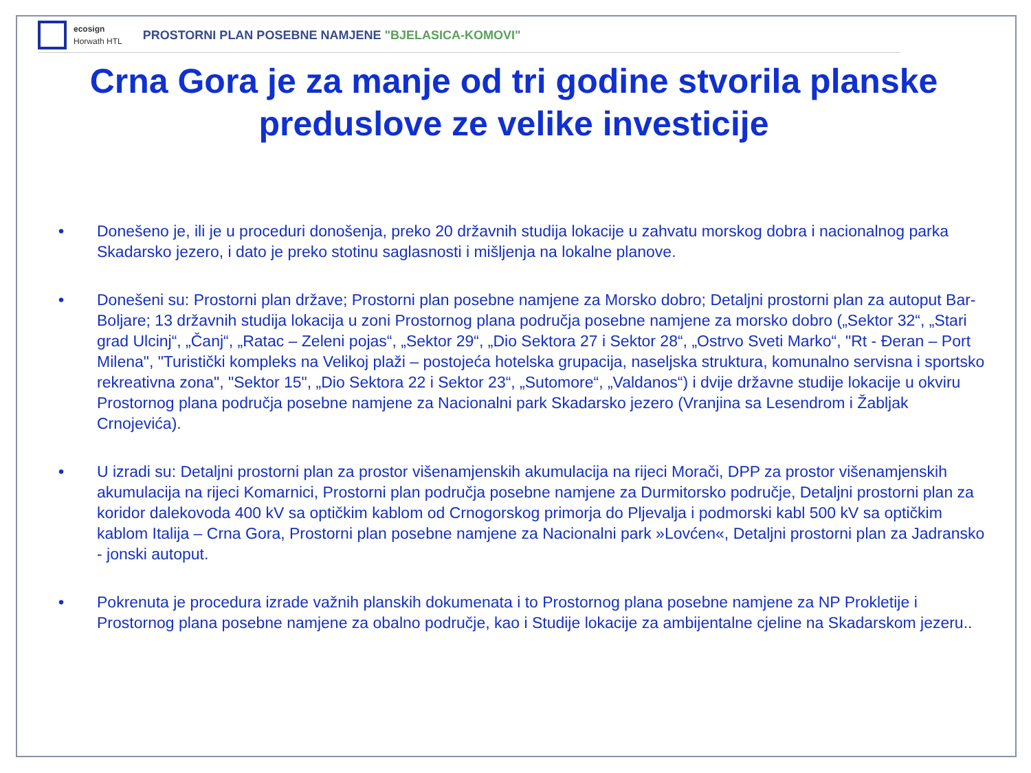ecosign
Horwath HTL
PROSTORNI PLAN POSEBNE NAMJENE "BJELASICA-KOMOVI"
Crna Gora je za manje od tri godine stvorila planske preduslove ze velike investicije
• Donešeno je, ili je u proceduri donošenja, preko 20 državnih studija lokacije u zahvatu morskog dobra i nacionalnog parka Skadarsko jezero, i dato je preko stotinu saglasnosti i mišljenja na lokalne planove.
• Donešeni su: Prostorni plan države; Prostorni plan posebne namjene za Morsko dobro; Detaljni prostorni plan za autoput Bar-Boljare; 13 državnih studija lokacija u zoni Prostornog plana područja posebne namjene za morsko dobro („Sektor 32“, „Stari grad Ulcinj“, „Čanj“, „Ratac – Zeleni pojas“, „Sektor 29“, „Dio Sektora 27 i Sektor 28“, „Ostrvo Sveti Marko“, "Rt - Đeran – Port Milena", "Turistički kompleks na Velikoj plaži – postojeća hotelska grupacija, naseljska struktura, komunalno servisna i sportsko rekreativna zona", "Sektor 15", „Dio Sektora 22 i Sektor 23“, „Sutomore“, „Valdanos“) i dvije državne studije lokacije u okviru Prostornog plana područja posebne namjene za Nacionalni park Skadarsko jezero (Vranjina sa Lesendrom i Žabljak Crnojevića).
• U izradi su: Detaljni prostorni plan za prostor višenamjenskih akumulacija na rijeci Morači, DPP za prostor višenamjenskih akumulacija na rijeci Komarnici, Prostorni plan područja posebne namjene za Durmitorsko područje, Detaljni prostorni plan za koridor dalekovoda 400 kV sa optičkim kablom od Crnogorskog primorja do Pljevalja i podmorski kabl 500 kV sa optičkim kablom Italija – Crna Gora, Prostorni plan posebne namjene za Nacionalni park »Lovćen«, Detaljni prostorni plan za Jadransko - jonski autoput.
• Pokrenuta je procedura izrade važnih planskih dokumenata i to Prostornog plana posebne namjene za NP Prokletije i Prostornog plana posebne namjene za obalno područje, kao i Studije lokacije za ambijentalne cjeline na Skadarskom jezeru..